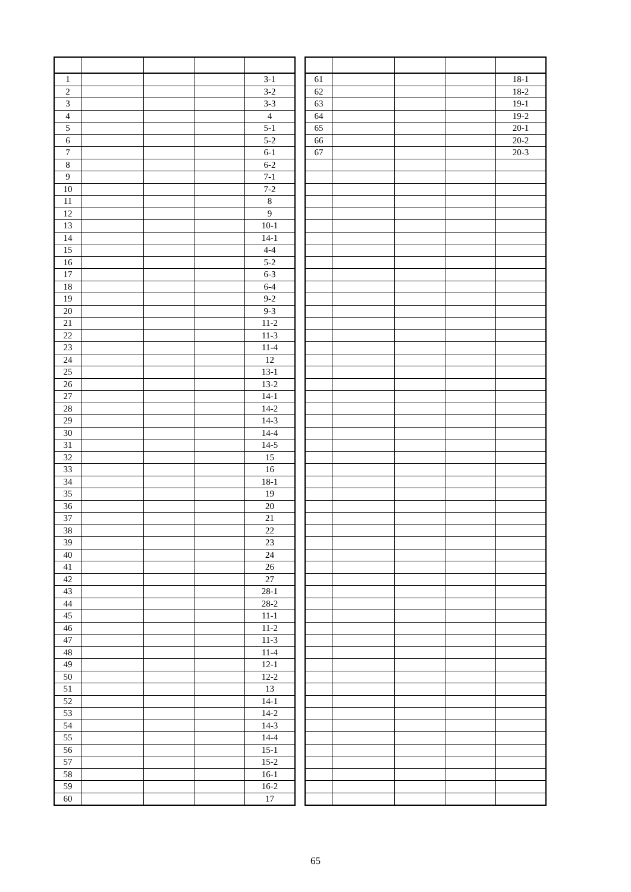| 1 | | | | 3-1 |
| 2 | | | | 3-2 |
| 3 | | | | 3-3 |
| 4 | | | | 4 |
| 5 | | | | 5-1 |
| 6 | | | | 5-2 |
| 7 | | | | 6-1 |
| 8 | | | | 6-2 |
| 9 | | | | 7-1 |
| 10 | | | | 7-2 |
| 11 | | | | 8 |
| 12 | | | | 9 |
| 13 | | | | 10-1 |
| 14 | | | | 14-1 |
| 15 | | | | 4-4 |
| 16 | | | | 5-2 |
| 17 | | | | 6-3 |
| 18 | | | | 6-4 |
| 19 | | | | 9-2 |
| 20 | | | | 9-3 |
| 21 | | | | 11-2 |
| 22 | | | | 11-3 |
| 23 | | | | 11-4 |
| 24 | | | | 12 |
| 25 | | | | 13-1 |
| 26 | | | | 13-2 |
| 27 | | | | 14-1 |
| 28 | | | | 14-2 |
| 29 | | | | 14-3 |
| 30 | | | | 14-4 |
| 31 | | | | 14-5 |
| 32 | | | | 15 |
| 33 | | | | 16 |
| 34 | | | | 18-1 |
| 35 | | | | 19 |
| 36 | | | | 20 |
| 37 | | | | 21 |
| 38 | | | | 22 |
| 39 | | | | 23 |
| 40 | | | | 24 |
| 41 | | | | 26 |
| 42 | | | | 27 |
| 43 | | | | 28-1 |
| 44 | | | | 28-2 |
| 45 | | | | 11-1 |
| 46 | | | | 11-2 |
| 47 | | | | 11-3 |
| 48 | | | | 11-4 |
| 49 | | | | 12-1 |
| 50 | | | | 12-2 |
| 51 | | | | 13 |
| 52 | | | | 14-1 |
| 53 | | | | 14-2 |
| 54 | | | | 14-3 |
| 55 | | | | 14-4 |
| 56 | | | | 15-1 |
| 57 | | | | 15-2 |
| 58 | | | | 16-1 |
| 59 | | | | 16-2 |
| 60 | | | | 17 |
| 61 | | | | 18-1 |
| 62 | | | | 18-2 |
| 63 | | | | 19-1 |
| 64 | | | | 19-2 |
| 65 | | | | 20-1 |
| 66 | | | | 20-2 |
| 67 | | | | 20-3 |
65